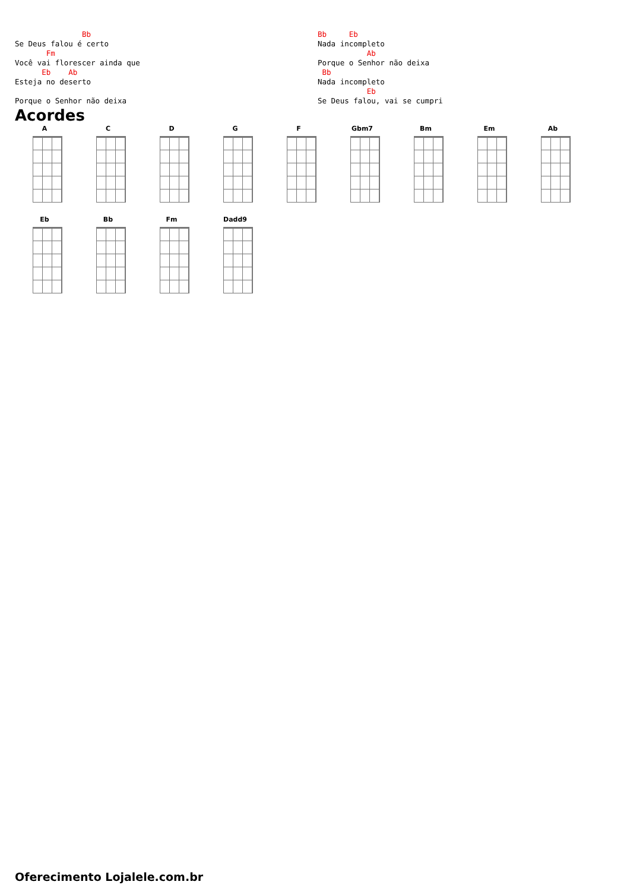Bb
Se Deus falou é certo
       Fm
Você vai florescer ainda que
      Eb    Ab
Esteja no deserto

Porque o Senhor não deixa
Bb     Eb
Nada incompleto
           Ab
Porque o Senhor não deixa
 Bb
Nada incompleto
           Eb
Se Deus falou, vai se cumpri
Acordes
A
C
D
G
F
Gbm7
Bm
Em
Ab
Eb
Bb
Fm
Dadd9
Oferecimento Lojalele.com.br